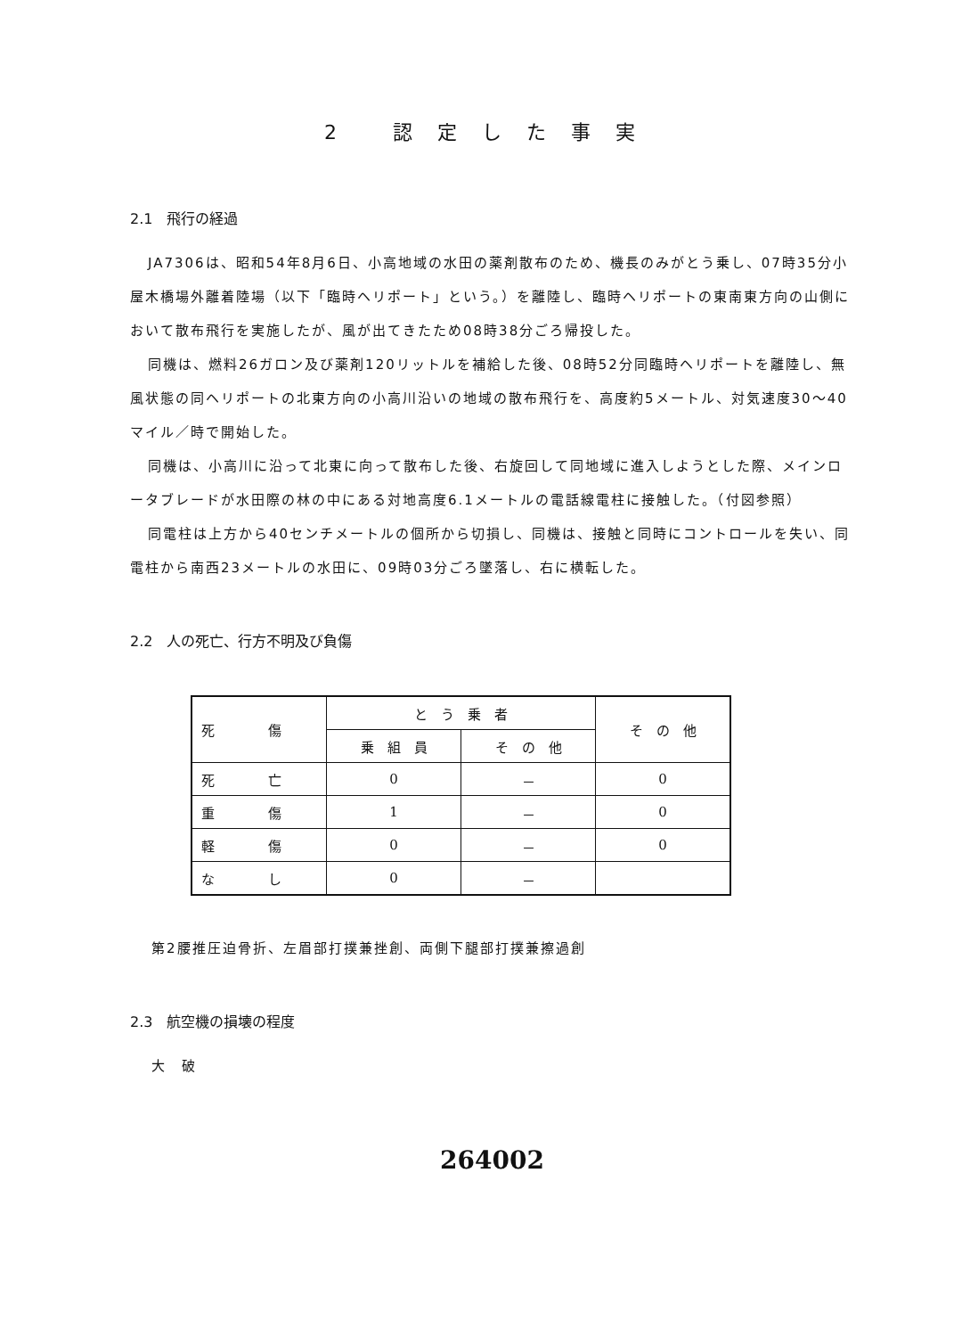2 認定した事実
2.1　飛行の経過
JA7306は、昭和54年8月6日、小高地域の水田の薬剤散布のため、機長のみがとう乗し、07時35分小屋木橋場外離着陸場（以下「臨時ヘリポート」という。）を離陸し、臨時ヘリポートの東南東方向の山側において散布飛行を実施したが、風が出てきたため08時38分ごろ帰投した。
同機は、燃料26ガロン及び薬剤120リットルを補給した後、08時52分同臨時ヘリポートを離陸し、無風状態の同ヘリポートの北東方向の小高川沿いの地域の散布飛行を、高度約5メートル、対気速度30～40マイル／時で開始した。
同機は、小高川に沿って北東に向って散布した後、右旋回して同地域に進入しようとした際、メインロータブレードが水田際の林の中にある対地高度6.1メートルの電話線電柱に接触した。（付図参照）
同電柱は上方から40センチメートルの個所から切損し、同機は、接触と同時にコントロールを失い、同電柱から南西23メートルの水田に、09時03分ごろ墜落し、右に横転した。
2.2　人の死亡、行方不明及び負傷
| 死 傷 | と う 乗 者 | | そ の 他 |
| --- | --- | --- | --- |
| | 乗 組 員 | そ の 他 | |
| 死 亡 | 0 | － | 0 |
| 重 傷 | 1 | － | 0 |
| 軽 傷 | 0 | － | 0 |
| な し | 0 | － | |
第2腰推圧迫骨折、左眉部打撲兼挫創、両側下腿部打撲兼擦過創
2.3　航空機の損壊の程度
大　破
264002